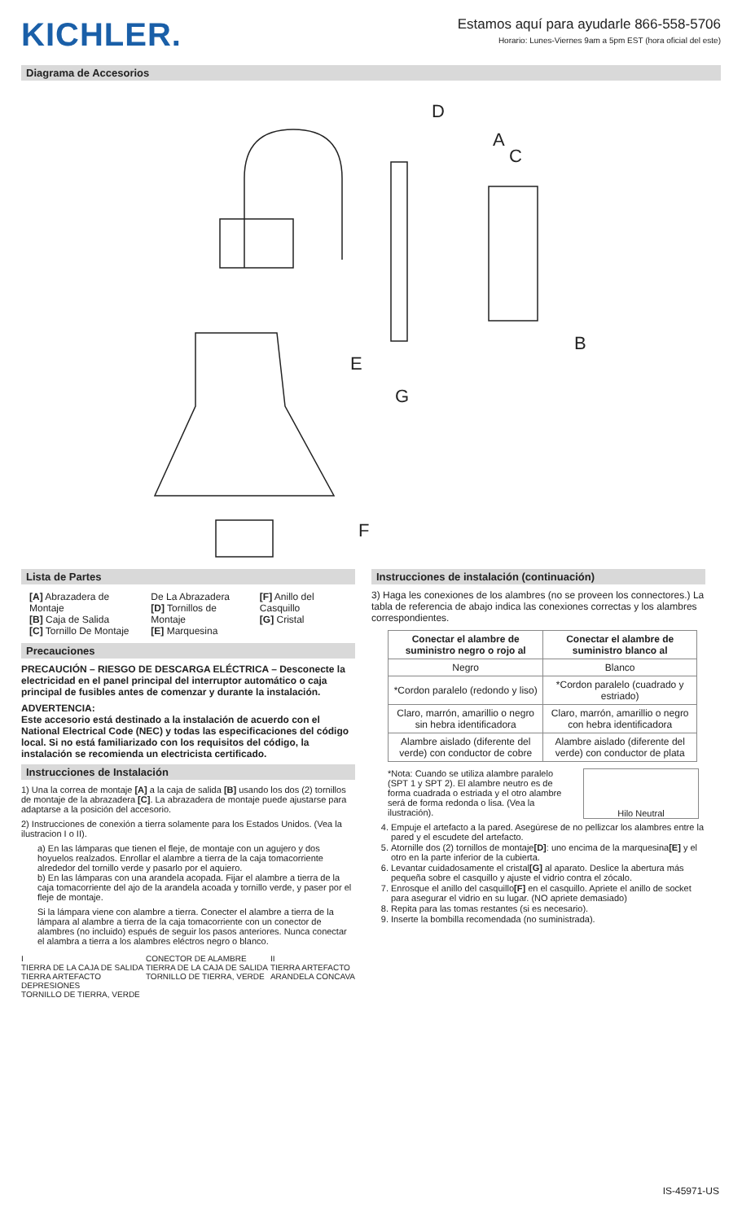KICHLER.
Estamos aquí para ayudarle 866-558-5706
Horario: Lunes-Viernes 9am a 5pm EST (hora oficial del este)
Diagrama de Accesorios
D
A
C
B
E
G
F
Lista de Partes
[A] Abrazadera de Montaje
[B] Caja de Salida
[C] Tornillo De Montaje
De La Abrazadera
[D] Tornillos de Montaje
[E] Marquesina
[F] Anillo del Casquillo
[G] Cristal
Precauciones
PRECAUCIÓN – RIESGO DE DESCARGA ELÉCTRICA – Desconecte la electricidad en el panel principal del interruptor automático o caja principal de fusibles antes de comenzar y durante la instalación.
ADVERTENCIA:
Este accesorio está destinado a la instalación de acuerdo con el National Electrical Code (NEC) y todas las especificaciones del código local. Si no está familiarizado con los requisitos del código, la instalación se recomienda un electricista certificado.
Instrucciones de Instalación
1) Una la correa de montaje [A] a la caja de salida [B] usando los dos (2) tornillos de montaje de la abrazadera [C]. La abrazadera de montaje puede ajustarse para adaptarse a la posición del accesorio.
2) Instrucciones de conexión a tierra solamente para los Estados Unidos. (Vea la ilustracion I o II).
a) En las lámparas que tienen el fleje, de montaje con un agujero y dos hoyuelos realzados. Enrollar el alambre a tierra de la caja tomacorriente alrededor del tornillo verde y pasarlo por el aquiero.
b) En las lámparas con una arandela acopada. Fijar el alambre a tierra de la caja tomacorriente del ajo de la arandela acoada y tornillo verde, y paser por el fleje de montaje.
Si la lámpara viene con alambre a tierra. Conecter el alambre a tierra de la lámpara al alambre a tierra de la caja tomacorriente con un conector de alambres (no incluido) espués de seguir los pasos anteriores. Nunca conectar el alambra a tierra a los alambres eléctros negro o blanco.
I
TIERRA DE LA CAJA DE SALIDA
TIERRA ARTEFACTO
DEPRESIONES
TORNILLO DE TIERRA, VERDE
CONECTOR DE ALAMBRE
TIERRA DE LA CAJA DE SALIDA
TORNILLO DE TIERRA, VERDE
II
TIERRA ARTEFACTO
ARANDELA CONCAVA
Instrucciones de instalación (continuación)
3) Haga les conexiones de los alambres (no se proveen los connectores.) La tabla de referencia de abajo indica las conexiones correctas y los alambres correspondientes.
| Conectar el alambre de suministro negro o rojo al | Conectar el alambre de suministro blanco al |
| --- | --- |
| Negro | Blanco |
| *Cordon paralelo (redondo y liso) | *Cordon paralelo (cuadrado y estriado) |
| Claro, marrón, amarillio o negro sin hebra identificadora | Claro, marrón, amarillio o negro con hebra identificadora |
| Alambre aislado (diferente del verde) con conductor de cobre | Alambre aislado (diferente del verde) con conductor de plata |
*Nota: Cuando se utiliza alambre paralelo (SPT 1 y SPT 2). El alambre neutro es de forma cuadrada o estriada y el otro alambre será de forma redonda o lisa. (Vea la ilustración).
Hilo Neutral
4. Empuje el artefacto a la pared. Asegúrese de no pellizcar los alambres entre la pared y el escudete del artefacto.
5. Atornille dos (2) tornillos de montaje[D]: uno encima de la marquesina[E] y el otro en la parte inferior de la cubierta.
6. Levantar cuidadosamente el cristal[G] al aparato. Deslice la abertura más pequeña sobre el casquillo y ajuste el vidrio contra el zócalo.
7. Enrosque el anillo del casquillo[F] en el casquillo. Apriete el anillo de socket para asegurar el vidrio en su lugar. (NO apriete demasiado)
8. Repita para las tomas restantes (si es necesario).
9. Inserte la bombilla recomendada (no suministrada).
IS-45971-US